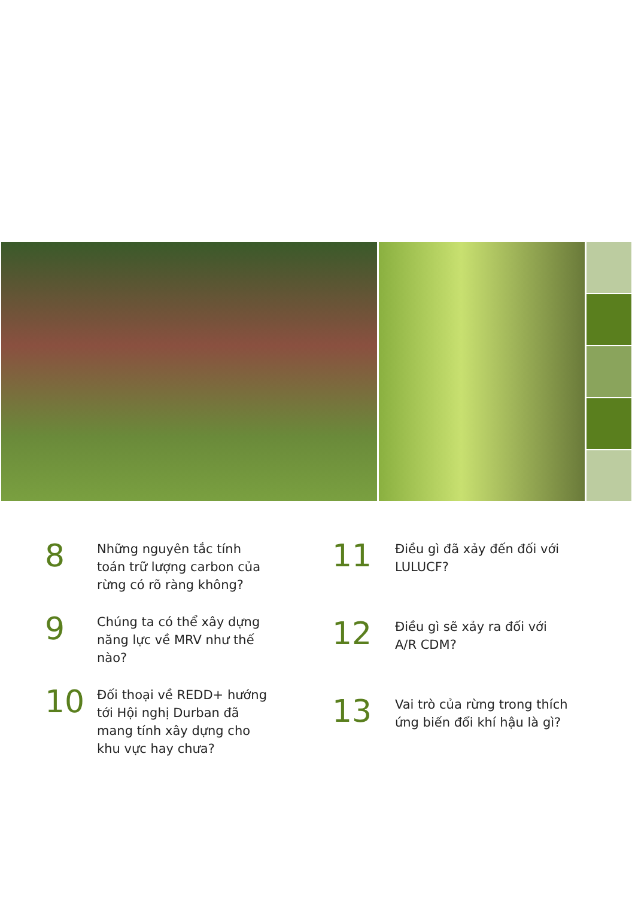8
Những nguyên tắc tính toán trữ lượng carbon của rừng có rõ ràng không?
9
Chúng ta có thể xây dựng năng lực về MRV như thế nào?
10
Đối thoại về REDD+ hướng tới Hội nghị Durban đã mang tính xây dựng cho khu vực hay chưa?
11
Điều gì đã xảy đến đối với LULUCF?
12
Điều gì sẽ xảy ra đối với A/R CDM?
13
Vai trò của rừng trong thích ứng biến đổi khí hậu là gì?